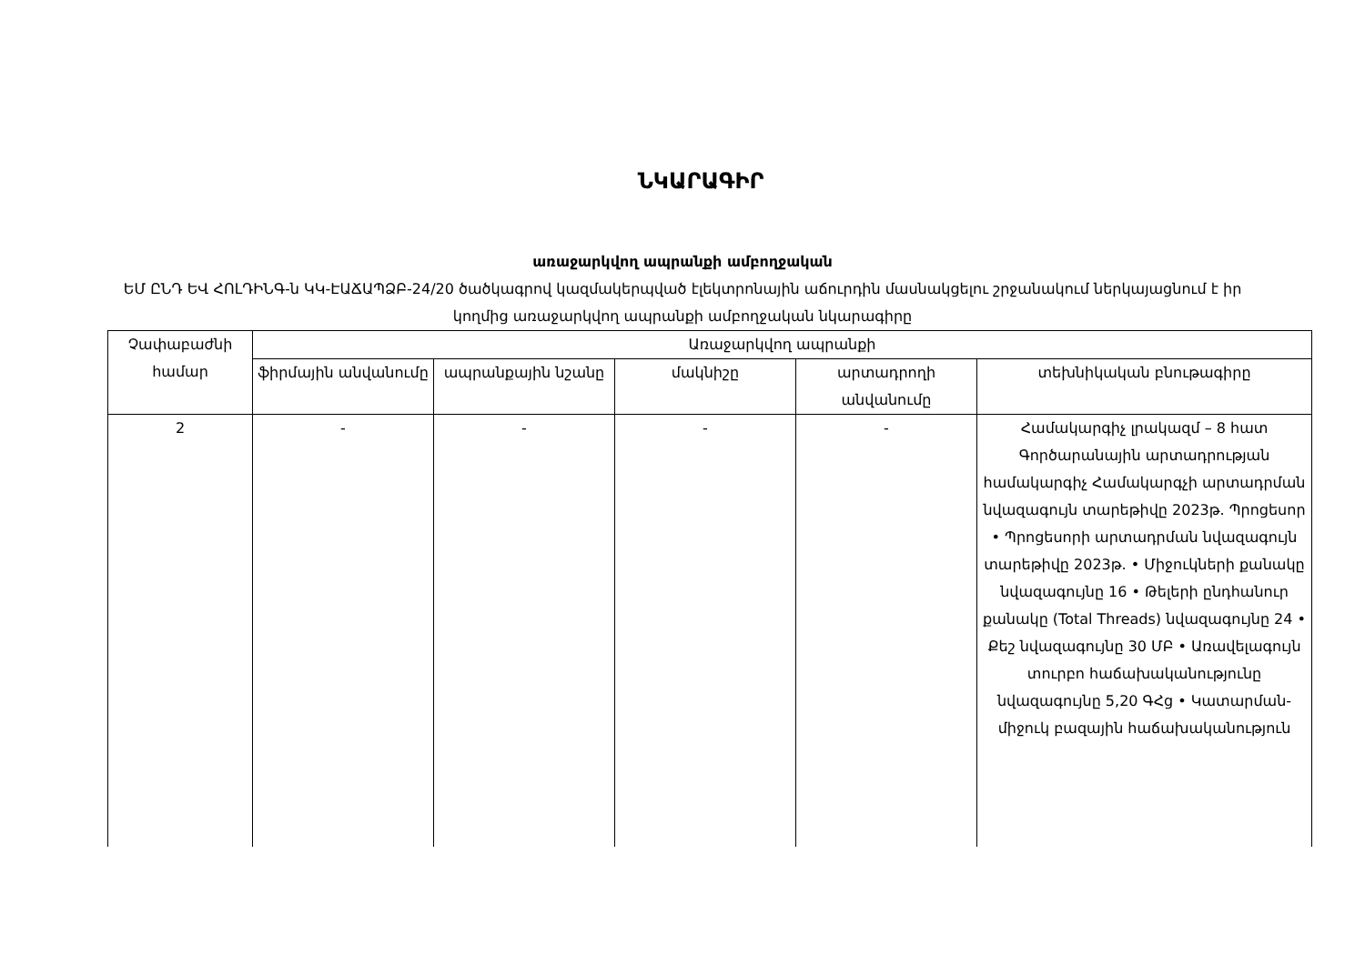ՆԿԱՐԱԳԻՐ
առաջարկվող ապրանքի ամբողջական
ԵՄ ԸՆԴ ԵՎ ՀՈԼԴԻՆԳ-ն ԿԿ-ԷԱՃԱՊՁԲ-24/20 ծածկագրով կազմակերպված էլեկտրոնային աճուրդին մասնակցելու շրջանակում ներկայացնում է իր կողմից առաջարկվող ապրանքի ամբողջական նկարագիրը
| Չափաբաժնի համար | Առաջարկվող ապրանքի | | | | |
| --- | --- | --- | --- | --- | --- |
| | ֆիրմային անվանումը | ապրանքային նշանը | մակնիշը | արտադրողի անվանումը | տեխնիկական բնութագիրը |
| 2 | - | - | - | - | Համակարգիչ լրակազմ – 8 հատ Գործարանային արտադրության համակարգիչ Համակարգչի արտադրման նվազագույն տարեթիվը 2023թ. Պրոցեսոր • Պրոցեսորի արտադրման նվազագույն տարեթիվը 2023թ. • Միջուկների քանակը նվազագույնը 16 • Թելերի ընդհանուր քանակը (Total Threads) նվազագույնը 24 • Քեշ նվազագույնը 30 ՄԲ • Առավելագույն տուրբո հաճախականությունը նվազագույնը 5,20 ԳՀց • Կատարման-միջուկ բազային հաճախականություն |